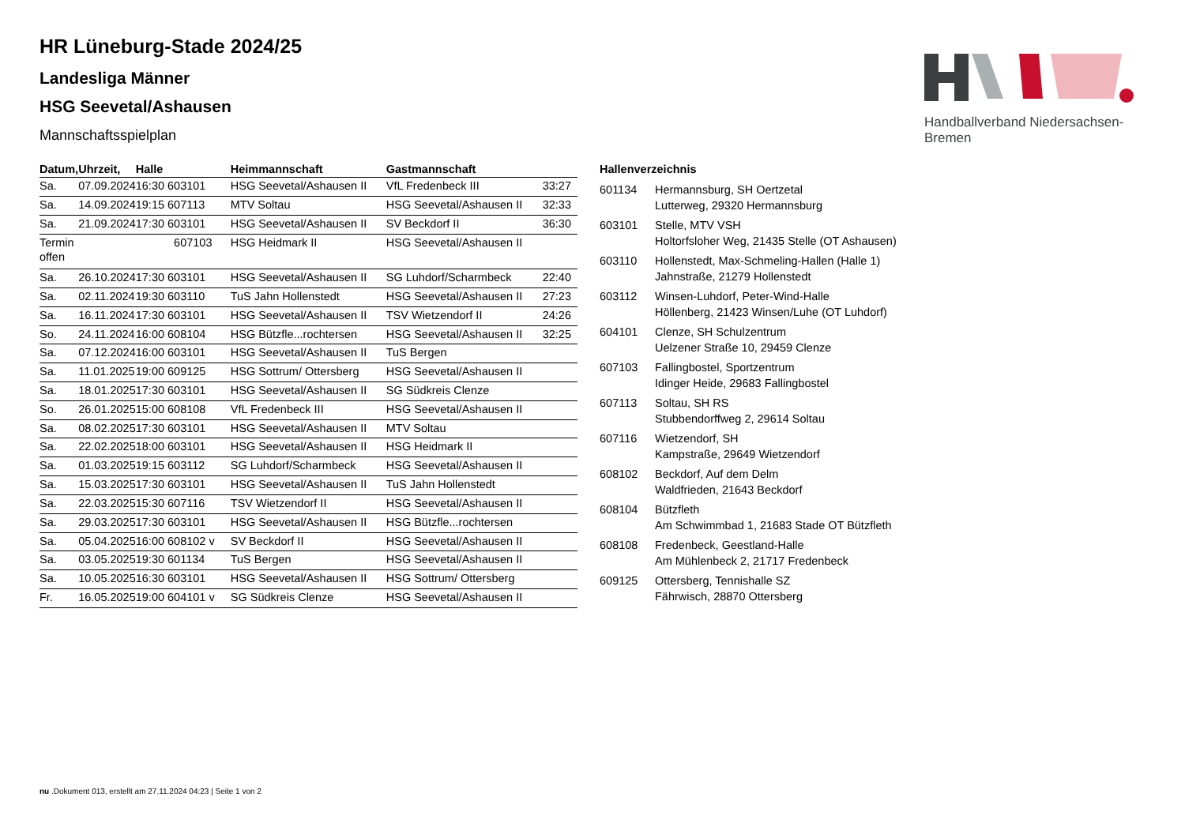Handballverband Niedersachsen-Bremen
HR Lüneburg-Stade 2024/25
Landesliga Männer
HSG Seevetal/Ashausen
Mannschaftsspielplan
| Datum, | Uhrzeit, | Halle | Heimmannschaft | Gastmannschaft | |
| --- | --- | --- | --- | --- | --- |
| Sa. | 07.09.2024 | 16:30 603101 | HSG Seevetal/Ashausen II | VfL Fredenbeck III | 33:27 |
| Sa. | 14.09.2024 | 19:15 607113 | MTV Soltau | HSG Seevetal/Ashausen II | 32:33 |
| Sa. | 21.09.2024 | 17:30 603101 | HSG Seevetal/Ashausen II | SV Beckdorf II | 36:30 |
| Termin offen | | 607103 | HSG Heidmark II | HSG Seevetal/Ashausen II | |
| Sa. | 26.10.2024 | 17:30 603101 | HSG Seevetal/Ashausen II | SG Luhdorf/Scharmbeck | 22:40 |
| Sa. | 02.11.2024 | 19:30 603110 | TuS Jahn Hollenstedt | HSG Seevetal/Ashausen II | 27:23 |
| Sa. | 16.11.2024 | 17:30 603101 | HSG Seevetal/Ashausen II | TSV Wietzendorf II | 24:26 |
| So. | 24.11.2024 | 16:00 608104 | HSG Bützfle...rochtersen | HSG Seevetal/Ashausen II | 32:25 |
| Sa. | 07.12.2024 | 16:00 603101 | HSG Seevetal/Ashausen II | TuS Bergen | |
| Sa. | 11.01.2025 | 19:00 609125 | HSG Sottrum/ Ottersberg | HSG Seevetal/Ashausen II | |
| Sa. | 18.01.2025 | 17:30 603101 | HSG Seevetal/Ashausen II | SG Südkreis Clenze | |
| So. | 26.01.2025 | 15:00 608108 | VfL Fredenbeck III | HSG Seevetal/Ashausen II | |
| Sa. | 08.02.2025 | 17:30 603101 | HSG Seevetal/Ashausen II | MTV Soltau | |
| Sa. | 22.02.2025 | 18:00 603101 | HSG Seevetal/Ashausen II | HSG Heidmark II | |
| Sa. | 01.03.2025 | 19:15 603112 | SG Luhdorf/Scharmbeck | HSG Seevetal/Ashausen II | |
| Sa. | 15.03.2025 | 17:30 603101 | HSG Seevetal/Ashausen II | TuS Jahn Hollenstedt | |
| Sa. | 22.03.2025 | 15:30 607116 | TSV Wietzendorf II | HSG Seevetal/Ashausen II | |
| Sa. | 29.03.2025 | 17:30 603101 | HSG Seevetal/Ashausen II | HSG Bützfle...rochtersen | |
| Sa. | 05.04.2025 | 16:00 608102 v | SV Beckdorf II | HSG Seevetal/Ashausen II | |
| Sa. | 03.05.2025 | 19:30 601134 | TuS Bergen | HSG Seevetal/Ashausen II | |
| Sa. | 10.05.2025 | 16:30 603101 | HSG Seevetal/Ashausen II | HSG Sottrum/ Ottersberg | |
| Fr. | 16.05.2025 | 19:00 604101 v | SG Südkreis Clenze | HSG Seevetal/Ashausen II | |
Hallenverzeichnis
| 601134 | Hermannsburg, SH Oertzetal Lutterweg, 29320 Hermannsburg |
| 603101 | Stelle, MTV VSH Holtorfsloher Weg, 21435 Stelle (OT Ashausen) |
| 603110 | Hollenstedt, Max-Schmeling-Hallen (Halle 1) Jahnstraße, 21279 Hollenstedt |
| 603112 | Winsen-Luhdorf, Peter-Wind-Halle Höllenberg, 21423 Winsen/Luhe (OT Luhdorf) |
| 604101 | Clenze, SH Schulzentrum Uelzener Straße 10, 29459 Clenze |
| 607103 | Fallingbostel, Sportzentrum Idinger Heide, 29683 Fallingbostel |
| 607113 | Soltau, SH RS Stubbendorffweg 2, 29614 Soltau |
| 607116 | Wietzendorf, SH Kampstraße, 29649 Wietzendorf |
| 608102 | Beckdorf, Auf dem Delm Waldfrieden, 21643 Beckdorf |
| 608104 | Bützfleth Am Schwimmbad 1, 21683 Stade OT Bützfleth |
| 608108 | Fredenbeck, Geestland-Halle Am Mühlenbeck 2, 21717 Fredenbeck |
| 609125 | Ottersberg, Tennishalle SZ Fährwisch, 28870 Ottersberg |
nu .Dokument 013, erstellt am 27.11.2024 04:23 | Seite 1 von 2